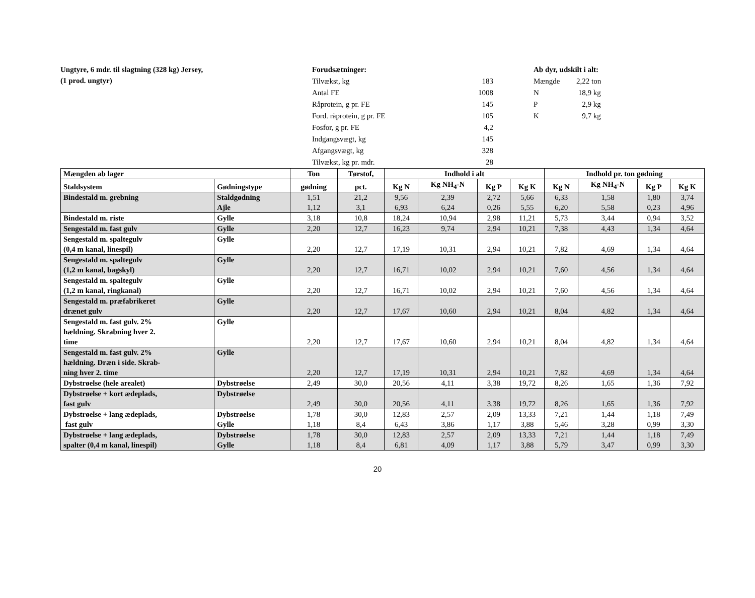Ungtyre, 6 mdr. til slagtning (328 kg) Jersey,
(1 prod. ungtyr)
| Forudsætninger: | |
| Tilvækst, kg | 183 |
| Antal FE | 1008 |
| Råprotein, g pr. FE | 145 |
| Ford. råprotein, g pr. FE | 105 |
| Fosfor, g pr. FE | 4,2 |
| Indgangsvægt, kg | 145 |
| Afgangsvægt, kg | 328 |
| Tilvækst, kg pr. mdr. | 28 |
| Ab dyr, udskilt i alt: | |
| Mængde | 2,22 ton |
| N | 18,9 kg |
| P | 2,9 kg |
| K | 9,7 kg |
| Mængden ab lager | | Ton | Tørstof, | Indhold i alt | | | | Indhold pr. ton gødning | | | |
| --- | --- | --- | --- | --- | --- | --- | --- | --- | --- | --- | --- |
| Staldsystem | Gødningstype | gødning | pct. | Kg N | Kg NH<sub>4</sub>-N | Kg P | Kg K | Kg N | Kg NH<sub>4</sub>-N | Kg P | Kg K |
| Bindestald m. grebning | Staldgødning Ajle | 1,51 1,12 | 21,2 3,1 | 9,56 6,93 | 2,39 6,24 | 2,72 0,26 | 5,66 5,55 | 6,33 6,20 | 1,58 5,58 | 1,80 0,23 | 3,74 4,96 |
| Bindestald m. riste | Gylle | 3,18 | 10,8 | 18,24 | 10,94 | 2,98 | 11,21 | 5,73 | 3,44 | 0,94 | 3,52 |
| Sengestald m. fast gulv | Gylle | 2,20 | 12,7 | 16,23 | 9,74 | 2,94 | 10,21 | 7,38 | 4,43 | 1,34 | 4,64 |
| Sengestald m. spaltegulv (0,4 m kanal, linespil) | Gylle | 2,20 | 12,7 | 17,19 | 10,31 | 2,94 | 10,21 | 7,82 | 4,69 | 1,34 | 4,64 |
| Sengestald m. spaltegulv (1,2 m kanal, bagskyl) | Gylle | 2,20 | 12,7 | 16,71 | 10,02 | 2,94 | 10,21 | 7,60 | 4,56 | 1,34 | 4,64 |
| Sengestald m. spaltegulv (1,2 m kanal, ringkanal) | Gylle | 2,20 | 12,7 | 16,71 | 10,02 | 2,94 | 10,21 | 7,60 | 4,56 | 1,34 | 4,64 |
| Sengestald m. præfabrikeret drænet gulv | Gylle | 2,20 | 12,7 | 17,67 | 10,60 | 2,94 | 10,21 | 8,04 | 4,82 | 1,34 | 4,64 |
| Sengestald m. fast gulv. 2% hældning. Skrabning hver 2. time | Gylle | 2,20 | 12,7 | 17,67 | 10,60 | 2,94 | 10,21 | 8,04 | 4,82 | 1,34 | 4,64 |
| Sengestald m. fast gulv. 2% hældning. Dræn i side. Skrab- ning hver 2. time | Gylle | 2,20 | 12,7 | 17,19 | 10,31 | 2,94 | 10,21 | 7,82 | 4,69 | 1,34 | 4,64 |
| Dybstrøelse (hele arealet) | Dybstrøelse | 2,49 | 30,0 | 20,56 | 4,11 | 3,38 | 19,72 | 8,26 | 1,65 | 1,36 | 7,92 |
| Dybstrøelse + kort ædeplads, fast gulv | Dybstrøelse | 2,49 | 30,0 | 20,56 | 4,11 | 3,38 | 19,72 | 8,26 | 1,65 | 1,36 | 7,92 |
| Dybstrøelse + lang ædeplads, fast gulv | Dybstrøelse Gylle | 1,78 1,18 | 30,0 8,4 | 12,83 6,43 | 2,57 3,86 | 2,09 1,17 | 13,33 3,88 | 7,21 5,46 | 1,44 3,28 | 1,18 0,99 | 7,49 3,30 |
| Dybstrøelse + lang ædeplads, spalter (0,4 m kanal, linespil) | Dybstrøelse Gylle | 1,78 1,18 | 30,0 8,4 | 12,83 6,81 | 2,57 4,09 | 2,09 1,17 | 13,33 3,88 | 7,21 5,79 | 1,44 3,47 | 1,18 0,99 | 7,49 3,30 |
20